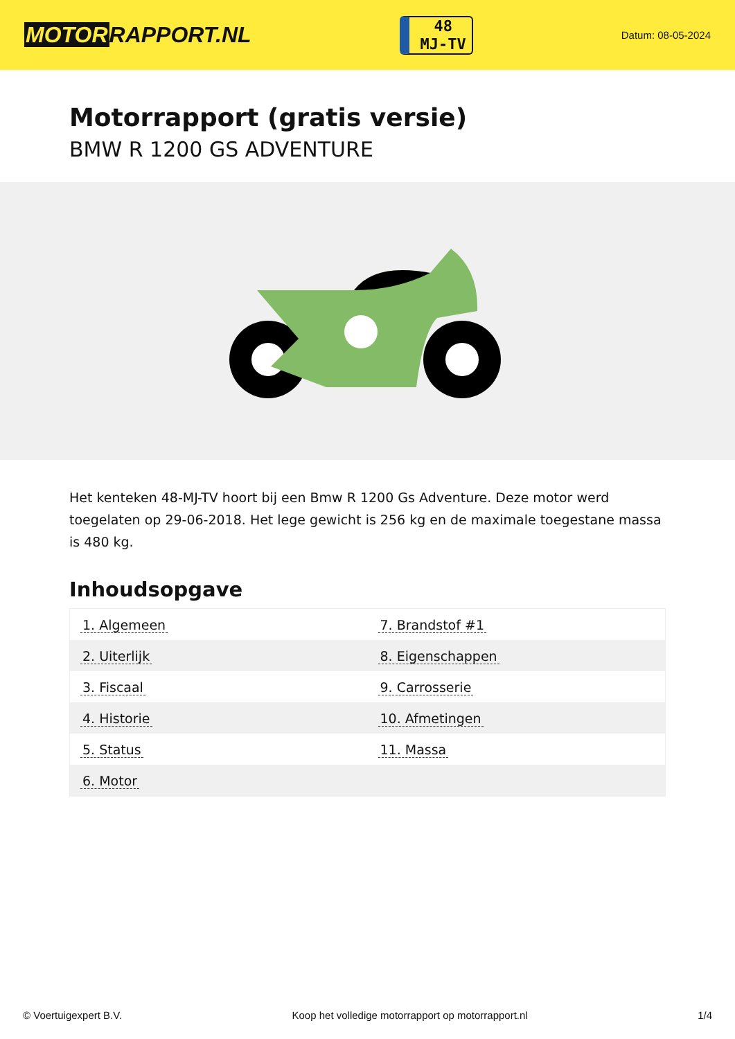MOTORRAPPORT.NL
48
MJ-TV
Datum: 08-05-2024
Motorrapport (gratis versie)
BMW R 1200 GS ADVENTURE
Het kenteken 48-MJ-TV hoort bij een Bmw R 1200 Gs Adventure. Deze motor werd toegelaten op 29-06-2018. Het lege gewicht is 256 kg en de maximale toegestane massa is 480 kg.
Inhoudsopgave
| 1. Algemeen | 7. Brandstof #1 |
| 2. Uiterlijk | 8. Eigenschappen |
| 3. Fiscaal | 9. Carrosserie |
| 4. Historie | 10. Afmetingen |
| 5. Status | 11. Massa |
| 6. Motor | |
© Voertuigexpert B.V. Koop het volledige motorrapport op motorrapport.nl 1/4